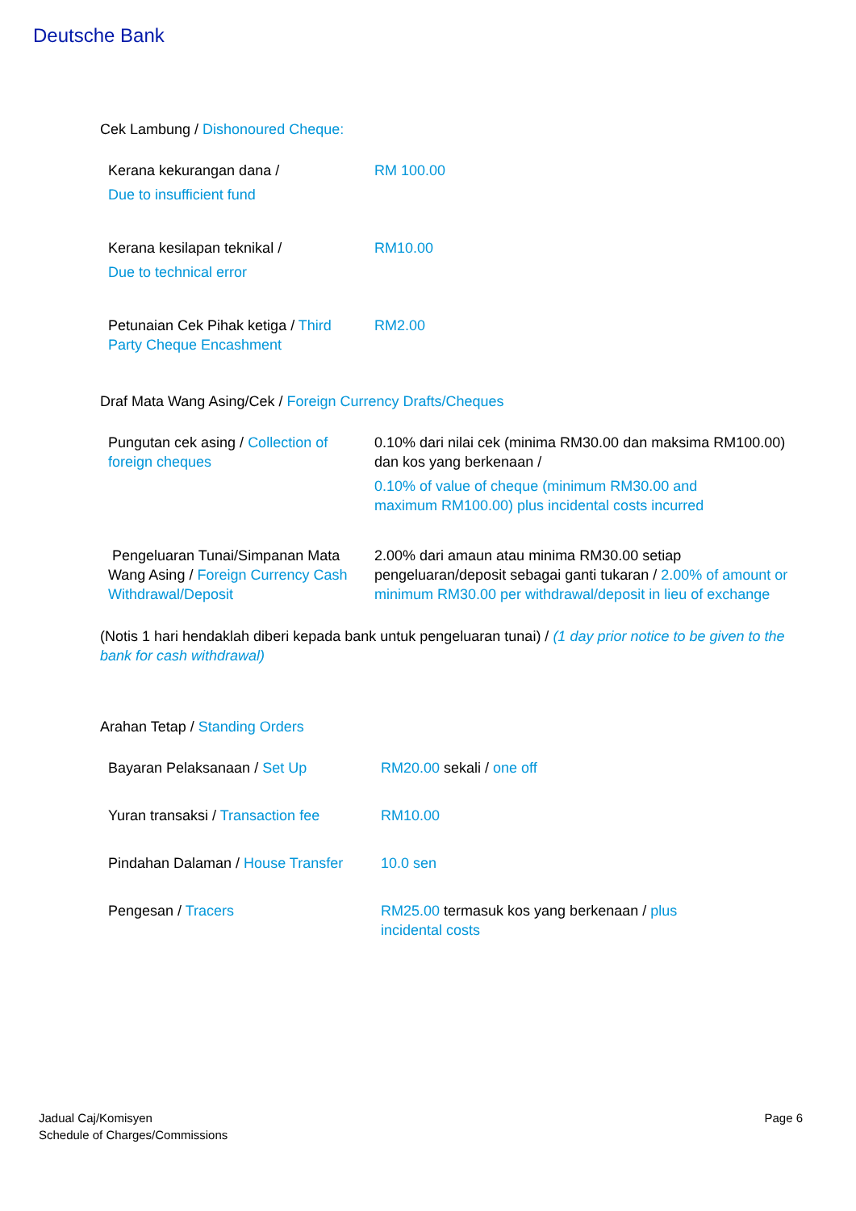Deutsche Bank
Cek Lambung / Dishonoured Cheque:
| Kerana kekurangan dana / Due to insufficient fund | RM 100.00 |
| Kerana kesilapan teknikal / Due to technical error | RM10.00 |
| Petunaian Cek Pihak ketiga / Third Party Cheque Encashment | RM2.00 |
Draf Mata Wang Asing/Cek / Foreign Currency Drafts/Cheques
| Pungutan cek asing / Collection of foreign cheques | 0.10% dari nilai cek (minima RM30.00 dan maksima RM100.00) dan kos yang berkenaan / 0.10% of value of cheque (minimum RM30.00 and maximum RM100.00) plus incidental costs incurred |
| Pengeluaran Tunai/Simpanan Mata Wang Asing / Foreign Currency Cash Withdrawal/Deposit | 2.00% dari amaun atau minima RM30.00 setiap pengeluaran/deposit sebagai ganti tukaran / 2.00% of amount or minimum RM30.00 per withdrawal/deposit in lieu of exchange |
(Notis 1 hari hendaklah diberi kepada bank untuk pengeluaran tunai) / (1 day prior notice to be given to the bank for cash withdrawal)
Arahan Tetap / Standing Orders
| Bayaran Pelaksanaan / Set Up | RM20.00 sekali / one off |
| Yuran transaksi / Transaction fee | RM10.00 |
| Pindahan Dalaman / House Transfer | 10.0 sen |
| Pengesan / Tracers | RM25.00 termasuk kos yang berkenaan / plus incidental costs |
Jadual Caj/Komisyen
Schedule of Charges/Commissions
Page 6